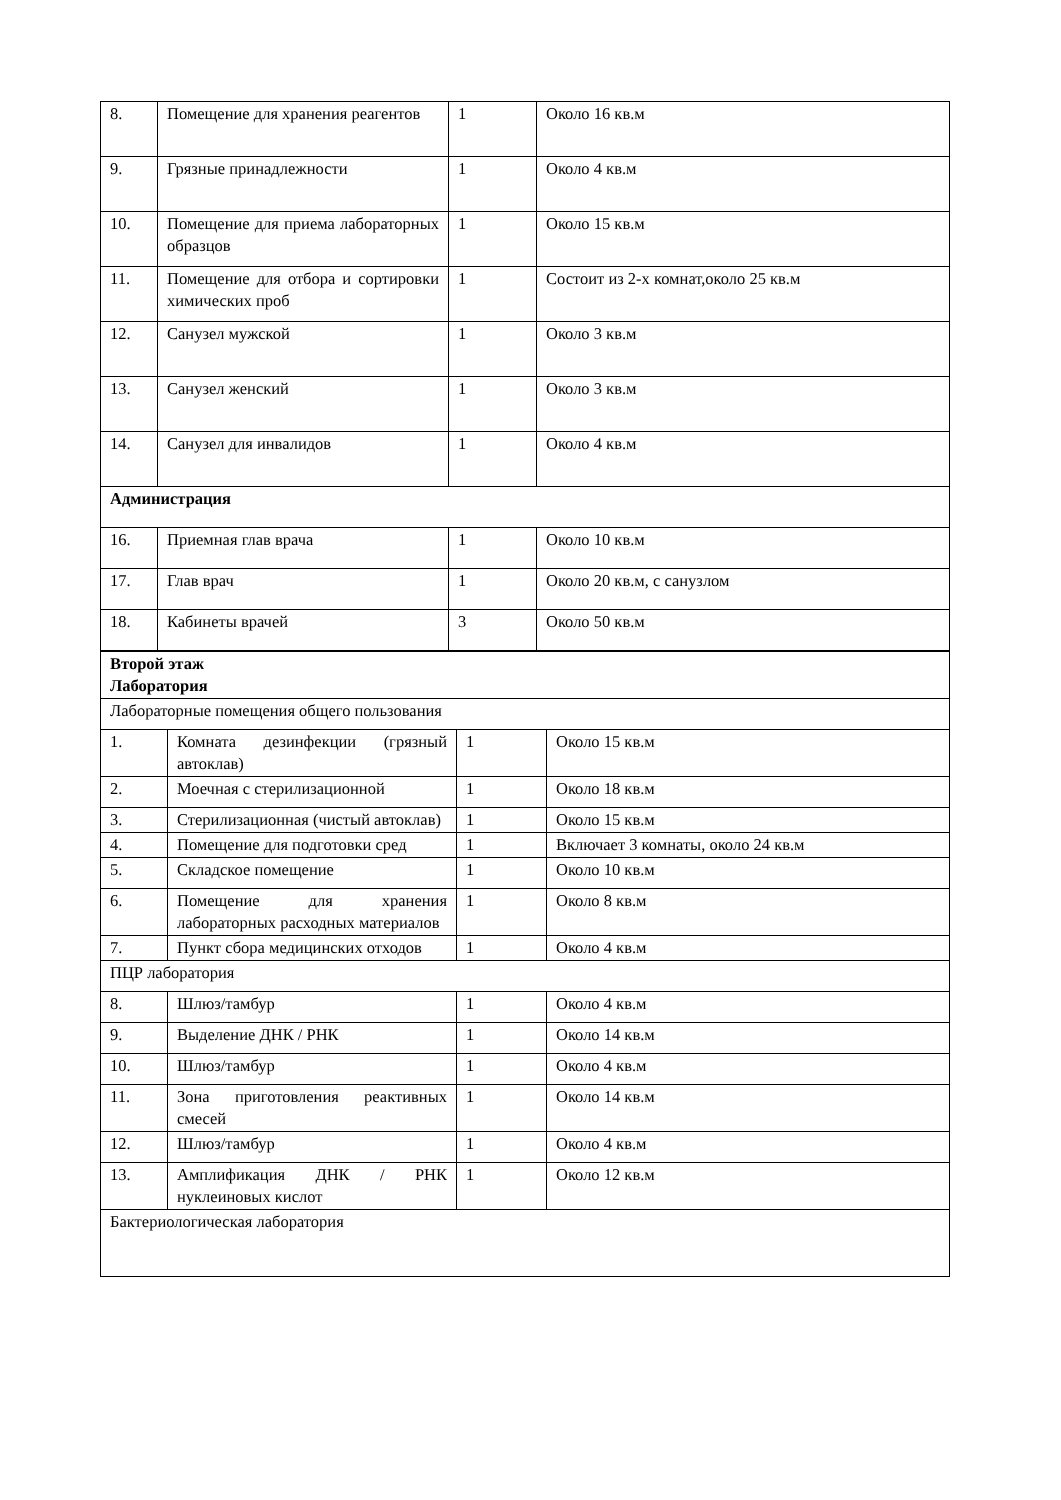| 8. | Помещение для хранения реагентов | 1 | Около 16 кв.м |
| 9. | Грязные принадлежности | 1 | Около 4 кв.м |
| 10. | Помещение для приема лабораторных образцов | 1 | Около 15 кв.м |
| 11. | Помещение для отбора и сортировки химических проб | 1 | Состоит из 2-х комнат,около 25 кв.м |
| 12. | Санузел мужской | 1 | Около 3 кв.м |
| 13. | Санузел женский | 1 | Около 3 кв.м |
| 14. | Санузел для инвалидов | 1 | Около 4 кв.м |
| Администрация | | | |
| 16. | Приемная глав врача | 1 | Около 10 кв.м |
| 17. | Глав врач | 1 | Около 20 кв.м, с санузлом |
| 18. | Кабинеты врачей | 3 | Около 50 кв.м |
| Второй этаж Лаборатория | | | |
| Лабораторные помещения общего пользования | | | |
| 1. | Комната дезинфекции (грязный автоклав) | 1 | Около 15 кв.м |
| 2. | Моечная с стерилизационной | 1 | Около 18 кв.м |
| 3. | Стерилизационная (чистый автоклав) | 1 | Около 15 кв.м |
| 4. | Помещение для подготовки сред | 1 | Включает 3 комнаты, около 24 кв.м |
| 5. | Складское помещение | 1 | Около 10 кв.м |
| 6. | Помещение для хранения лабораторных расходных материалов | 1 | Около 8 кв.м |
| 7. | Пункт сбора медицинских отходов | 1 | Около 4 кв.м |
| ПЦР лаборатория | | | |
| 8. | Шлюз/тамбур | 1 | Около 4 кв.м |
| 9. | Выделение ДНК / РНК | 1 | Около 14 кв.м |
| 10. | Шлюз/тамбур | 1 | Около 4 кв.м |
| 11. | Зона приготовления реактивных смесей | 1 | Около 14 кв.м |
| 12. | Шлюз/тамбур | 1 | Около 4 кв.м |
| 13. | Амплификация ДНК / РНК нуклеиновых кислот | 1 | Около 12 кв.м |
| Бактериологическая лаборатория | | | |